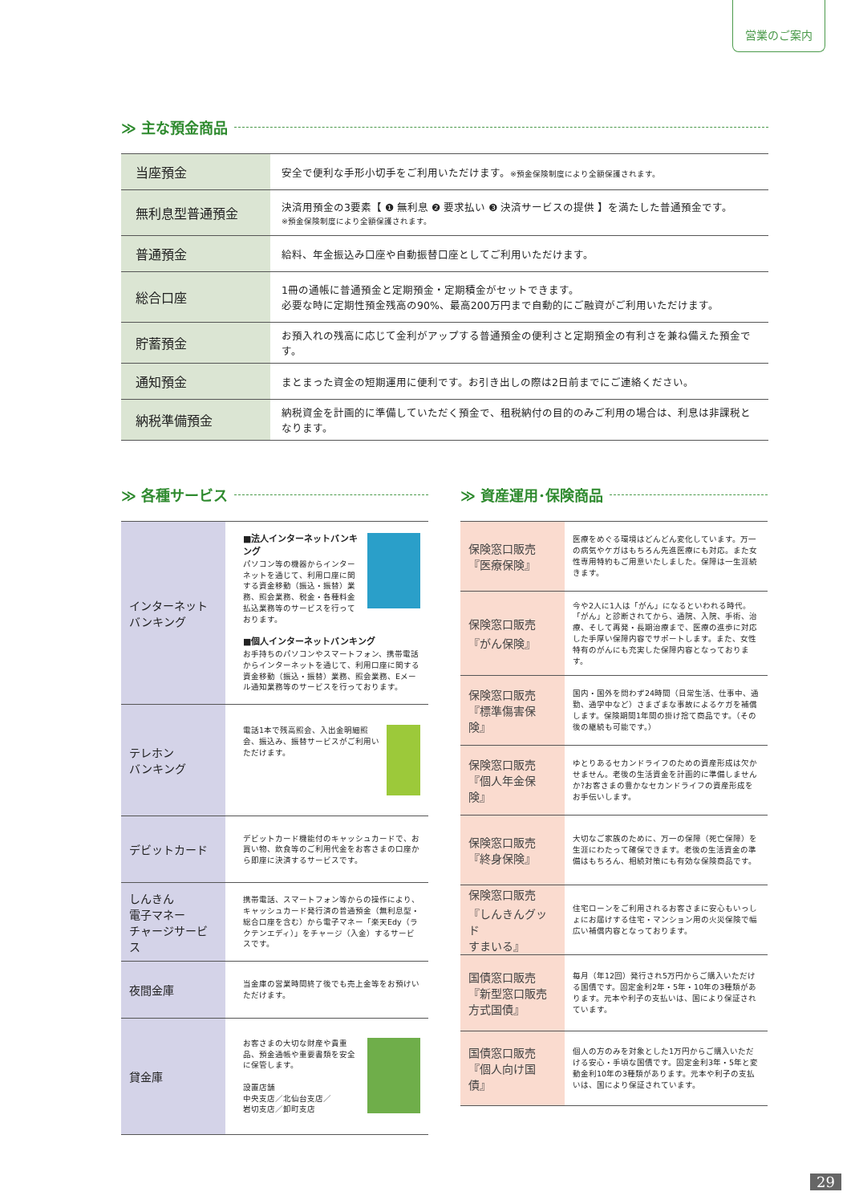営業のご案内
≫ 主な預金商品
| 当座預金 | 安全で便利な手形小切手をご利用いただけます。 ※預金保険制度により全額保護されます。 |
| 無利息型普通預金 | 決済用預金の3要素【 ❶ 無利息 ❷ 要求払い ❸ 決済サービスの提供 】を満たした普通預金です。 ※預金保険制度により全額保護されます。 |
| 普通預金 | 給料、年金振込み口座や自動振替口座としてご利用いただけます。 |
| 総合口座 | 1冊の通帳に普通預金と定期預金・定期積金がセットできます。 必要な時に定期性預金残高の90%、最高200万円まで自動的にご融資がご利用いただけます。 |
| 貯蓄預金 | お預入れの残高に応じて金利がアップする普通預金の便利さと定期預金の有利さを兼ね備えた預金です。 |
| 通知預金 | まとまった資金の短期運用に便利です。お引き出しの際は2日前までにご連絡ください。 |
| 納税準備預金 | 納税資金を計画的に準備していただく預金で、租税納付の目的のみご利用の場合は、利息は非課税となります。 |
≫ 各種サービス
| インターネット バンキング | ■法人インターネットバンキング パソコン等の機器からインターネットを通じて、利用口座に関する資金移動（振込・振替）業務、照会業務、税金・各種料金払込業務等のサービスを行っております。 ■個人インターネットバンキング お手持ちのパソコンやスマートフォン、携帯電話からインターネットを通じて、利用口座に関する資金移動（振込・振替）業務、照会業務、Eメール通知業務等のサービスを行っております。 |
| テレホン バンキング | 電話1本で残高照会、入出金明細照会、振込み、振替サービスがご利用いただけます。 |
| デビットカード | デビットカード機能付のキャッシュカードで、お買い物、飲食等のご利用代金をお客さまの口座から即座に決済するサービスです。 |
| しんきん 電子マネー チャージサービス | 携帯電話、スマートフォン等からの操作により、キャッシュカード発行済の普通預金（無利息型・総合口座を含む）から電子マネー「楽天Edy（ラクテンエディ）」をチャージ（入金）するサービスです。 |
| 夜間金庫 | 当金庫の営業時間終了後でも売上金等をお預けいただけます。 |
| 貸金庫 | お客さまの大切な財産や貴重品、預金通帳や重要書類を安全に保管します。 設置店舗 中央支店／北仙台支店／ 岩切支店／卸町支店 |
≫ 資産運用･保険商品
| 保険窓口販売 『医療保険』 | 医療をめぐる環境はどんどん変化しています。万一の病気やケガはもちろん先進医療にも対応。また女性専用特約もご用意いたしました。保障は一生涯続きます。 |
| 保険窓口販売 『がん保険』 | 今や2人に1人は「がん」になるといわれる時代。「がん」と診断されてから、通院、入院、手術、治療、そして再発・長期治療まで、医療の進歩に対応した手厚い保障内容でサポートします。また、女性特有のがんにも充実した保障内容となっております。 |
| 保険窓口販売 『標準傷害保険』 | 国内・国外を問わず24時間（日常生活、仕事中、通勤、通学中など）さまざまな事故によるケガを補償します。保険期間1年間の掛け捨て商品です。（その後の継続も可能です。） |
| 保険窓口販売 『個人年金保険』 | ゆとりあるセカンドライフのための資産形成は欠かせません。老後の生活資金を計画的に準備しませんか?お客さまの豊かなセカンドライフの資産形成をお手伝いします。 |
| 保険窓口販売 『終身保険』 | 大切なご家族のために、万一の保障（死亡保障）を生涯にわたって確保できます。老後の生活資金の準備はもちろん、相続対策にも有効な保険商品です。 |
| 保険窓口販売 『しんきんグッド すまいる』 | 住宅ローンをご利用されるお客さまに安心もいっしょにお届けする住宅・マンション用の火災保険で幅広い補償内容となっております。 |
| 国債窓口販売 『新型窓口販売 方式国債』 | 毎月（年12回）発行され5万円からご購入いただける国債です。固定金利2年・5年・10年の3種類があります。元本や利子の支払いは、国により保証されています。 |
| 国債窓口販売 『個人向け国債』 | 個人の方のみを対象とした1万円からご購入いただける安心・手頃な国債です。固定金利3年・5年と変動金利10年の3種類があります。元本や利子の支払いは、国により保証されています。 |
29